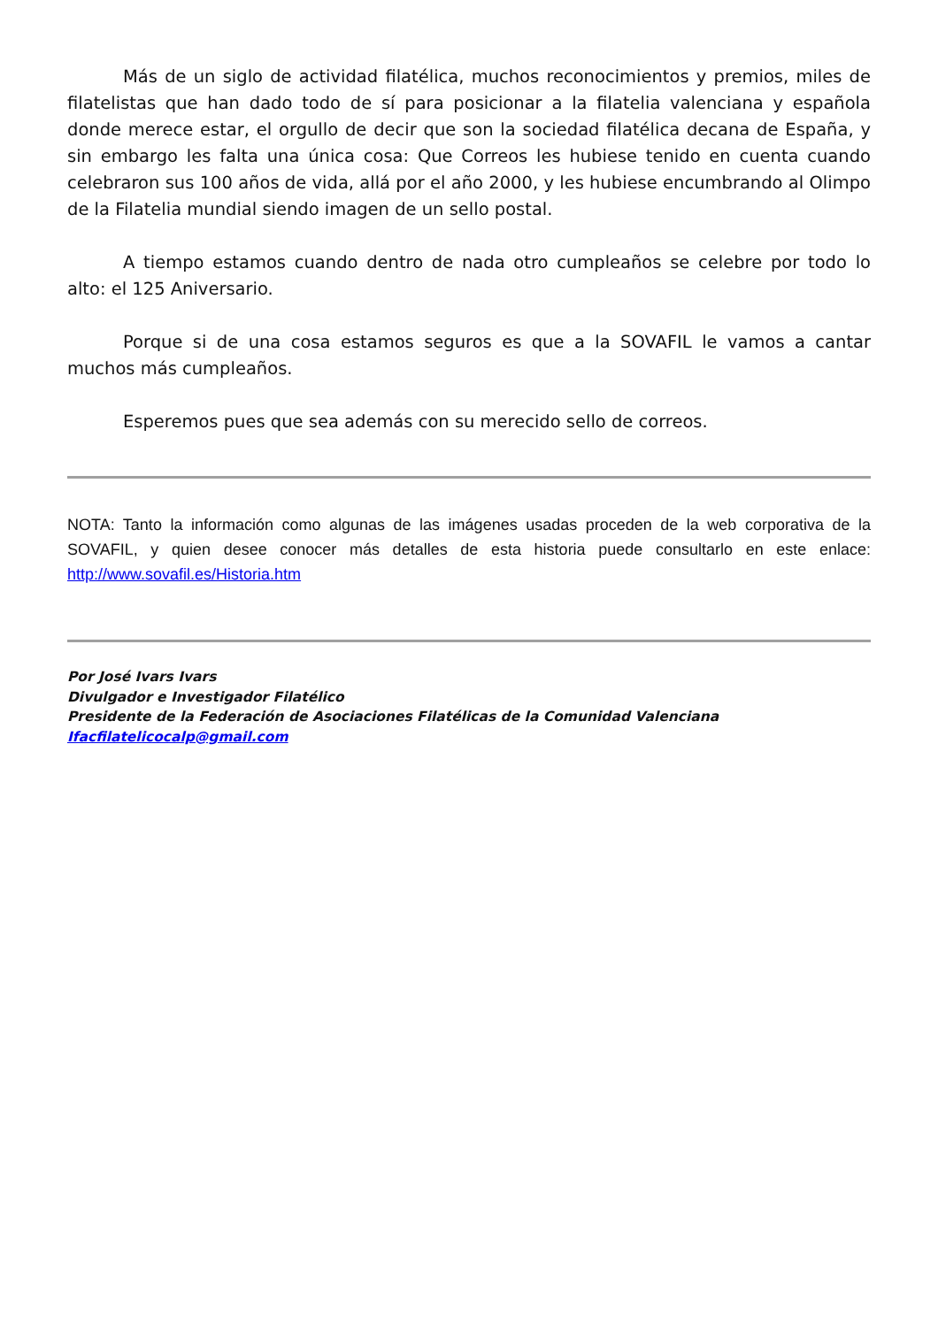Más de un siglo de actividad filatélica, muchos reconocimientos y premios, miles de filatelistas que han dado todo de sí para posicionar a la filatelia valenciana y española donde merece estar, el orgullo de decir que son la sociedad filatélica decana de España, y sin embargo les falta una única cosa: Que Correos les hubiese tenido en cuenta cuando celebraron sus 100 años de vida, allá por el año 2000, y les hubiese encumbrando al Olimpo de la Filatelia mundial siendo imagen de un sello postal.
A tiempo estamos cuando dentro de nada otro cumpleaños se celebre por todo lo alto: el 125 Aniversario.
Porque si de una cosa estamos seguros es que a la SOVAFIL le vamos a cantar muchos más cumpleaños.
Esperemos pues que sea además con su merecido sello de correos.
NOTA: Tanto la información como algunas de las imágenes usadas proceden de la web corporativa de la SOVAFIL, y quien desee conocer más detalles de esta historia puede consultarlo en este enlace: http://www.sovafil.es/Historia.htm
Por José Ivars Ivars
Divulgador e Investigador Filatélico
Presidente de la Federación de Asociaciones Filatélicas de la Comunidad Valenciana
Ifacfilatelicocalp@gmail.com